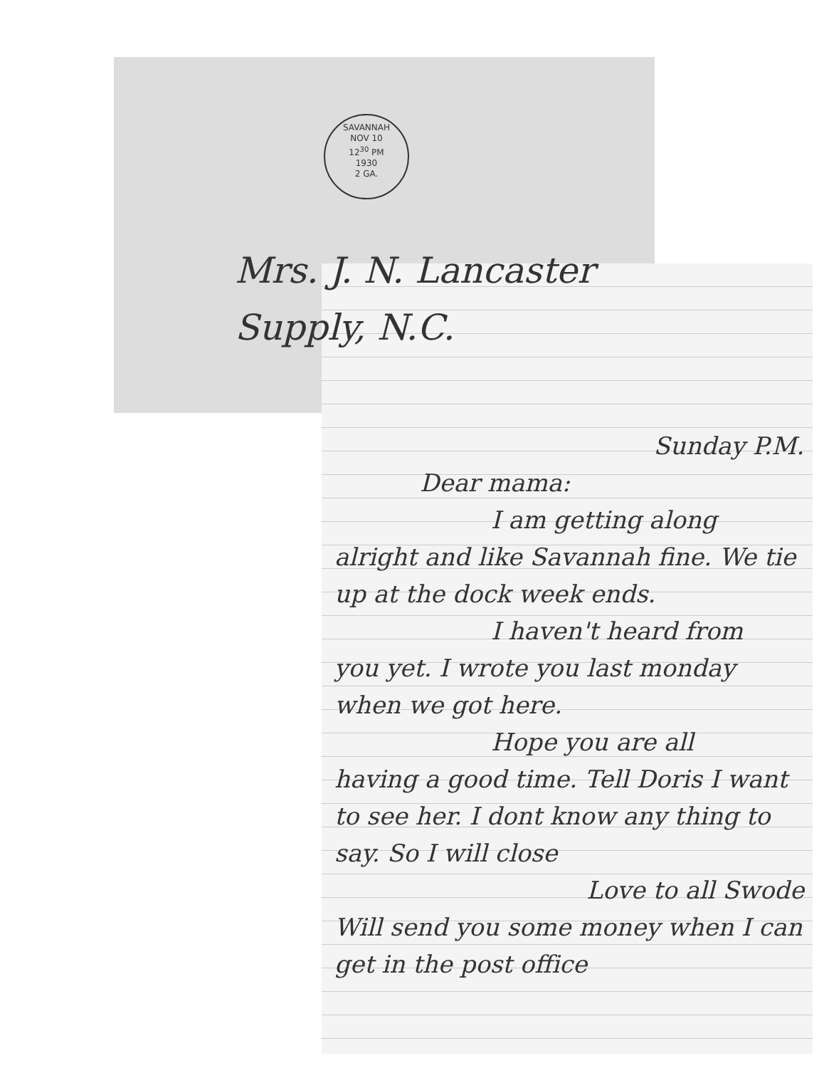SAVANNAH
NOV 10
12<sup>30</sup> PM
1930
2 GA.
Mrs. J. N. Lancaster
Supply, N.C.
Sunday P.M.
Dear mama:
I am getting along
alright and like Savannah fine. We tie up at the dock week ends.
I haven't heard from
you yet. I wrote you last monday when we got here.
Hope you are all
having a good time. Tell Doris I want to see her. I dont know any thing to say. So I will close
Love to all Swode
Will send you some money when I can get in the post office